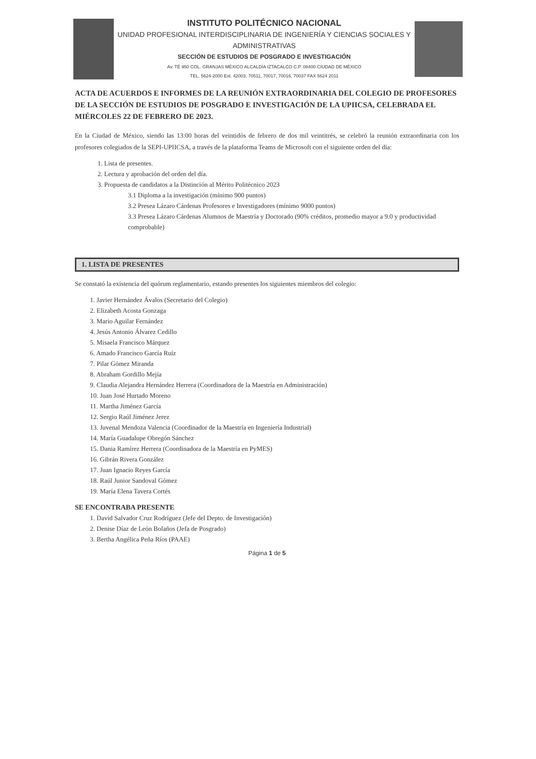INSTITUTO POLITÉCNICO NACIONAL
UNIDAD PROFESIONAL INTERDISCIPLINARIA DE INGENIERÍA Y CIENCIAS SOCIALES Y ADMINISTRATIVAS
SECCIÓN DE ESTUDIOS DE POSGRADO E INVESTIGACIÓN
Av. TÉ 950 COL. GRANJAS MÉXICO ALCALDÍA IZTACALCO C.P. 08400 CIUDAD DE MÉXICO
TEL. 5624-2000 Ext. 42003, 70511, 70017, 70016, 70037 FAX 5624 2011
ACTA DE ACUERDOS E INFORMES DE LA REUNIÓN EXTRAORDINARIA DEL COLEGIO DE PROFESORES DE LA SECCIÓN DE ESTUDIOS DE POSGRADO E INVESTIGACIÓN DE LA UPIICSA, CELEBRADA EL MIÉRCOLES 22 DE FEBRERO DE 2023.
En la Ciudad de México, siendo las 13:00 horas del veintidós de febrero de dos mil veintitrés, se celebró la reunión extraordinaria con los profesores colegiados de la SEPI-UPIICSA, a través de la plataforma Teams de Microsoft con el siguiente orden del día:
1. Lista de presentes.
2. Lectura y aprobación del orden del día.
3. Propuesta de candidatos a la Distinción al Mérito Politécnico 2023
3.1 Diploma a la investigación (mínimo 900 puntos)
3.2 Presea Lázaro Cárdenas Profesores e Investigadores (mínimo 9000 puntos)
3.3 Presea Lázaro Cárdenas Alumnos de Maestría y Doctorado (90% créditos, promedio mayor a 9.0 y productividad comprobable)
1. LISTA DE PRESENTES
Se constató la existencia del quórum reglamentario, estando presentes los siguientes miembros del colegio:
1. Javier Hernández Ávalos (Secretario del Colegio)
2. Elizabeth Acosta Gonzaga
3. Mario Aguilar Fernández
4. Jesús Antonio Álvarez Cedillo
5. Misaela Francisco Márquez
6. Amado Francisco García Ruíz
7. Pilar Gómez Miranda
8. Abraham Gordillo Mejía
9. Claudia Alejandra Hernández Herrera (Coordinadora de la Maestría en Administración)
10. Juan José Hurtado Moreno
11. Martha Jiménez García
12. Sergio Raúl Jiménez Jerez
13. Juvenal Mendoza Valencia (Coordinador de la Maestría en Ingeniería Industrial)
14. María Guadalupe Obregón Sánchez
15. Dania Ramírez Herrera (Coordinadora de la Maestría en PyMES)
16. Gibrán Rivera González
17. Juan Ignacio Reyes García
18. Raúl Junior Sandoval Gómez
19. María Elena Tavera Cortés
SE ENCONTRABA PRESENTE
1. David Salvador Cruz Rodríguez (Jefe del Depto. de Investigación)
2. Denise Díaz de León Bolaños (Jefa de Posgrado)
3. Bertha Angélica Peña Ríos (PAAE)
Página 1 de 5